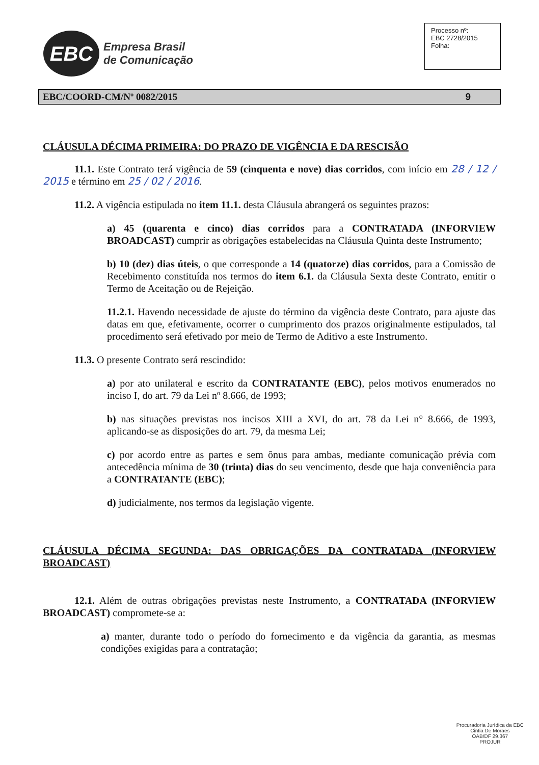EBC
Empresa Brasil
de Comunicação
Processo nº:
EBC 2728/2015
Folha:
EBC/COORD-CM/Nº 0082/2015 9
CLÁUSULA DÉCIMA PRIMEIRA: DO PRAZO DE VIGÊNCIA E DA RESCISÃO
11.1. Este Contrato terá vigência de 59 (cinquenta e nove) dias corridos, com início em 28 / 12 / 2015 e término em 25 / 02 / 2016.
11.2. A vigência estipulada no item 11.1. desta Cláusula abrangerá os seguintes prazos:
a) 45 (quarenta e cinco) dias corridos para a CONTRATADA (INFORVIEW BROADCAST) cumprir as obrigações estabelecidas na Cláusula Quinta deste Instrumento;
b) 10 (dez) dias úteis, o que corresponde a 14 (quatorze) dias corridos, para a Comissão de Recebimento constituída nos termos do item 6.1. da Cláusula Sexta deste Contrato, emitir o Termo de Aceitação ou de Rejeição.
11.2.1. Havendo necessidade de ajuste do término da vigência deste Contrato, para ajuste das datas em que, efetivamente, ocorrer o cumprimento dos prazos originalmente estipulados, tal procedimento será efetivado por meio de Termo de Aditivo a este Instrumento.
11.3. O presente Contrato será rescindido:
a) por ato unilateral e escrito da CONTRATANTE (EBC), pelos motivos enumerados no inciso I, do art. 79 da Lei nº 8.666, de 1993;
b) nas situações previstas nos incisos XIII a XVI, do art. 78 da Lei n° 8.666, de 1993, aplicando-se as disposições do art. 79, da mesma Lei;
c) por acordo entre as partes e sem ônus para ambas, mediante comunicação prévia com antecedência mínima de 30 (trinta) dias do seu vencimento, desde que haja conveniência para a CONTRATANTE (EBC);
d) judicialmente, nos termos da legislação vigente.
CLÁUSULA DÉCIMA SEGUNDA: DAS OBRIGAÇÕES DA CONTRATADA (INFORVIEW BROADCAST)
12.1. Além de outras obrigações previstas neste Instrumento, a CONTRATADA (INFORVIEW BROADCAST) compromete-se a:
a) manter, durante todo o período do fornecimento e da vigência da garantia, as mesmas condições exigidas para a contratação;
Procuradoria Jurídica da EBC
Cintia De Moraes
OAB/DF 29.367
PROJUR